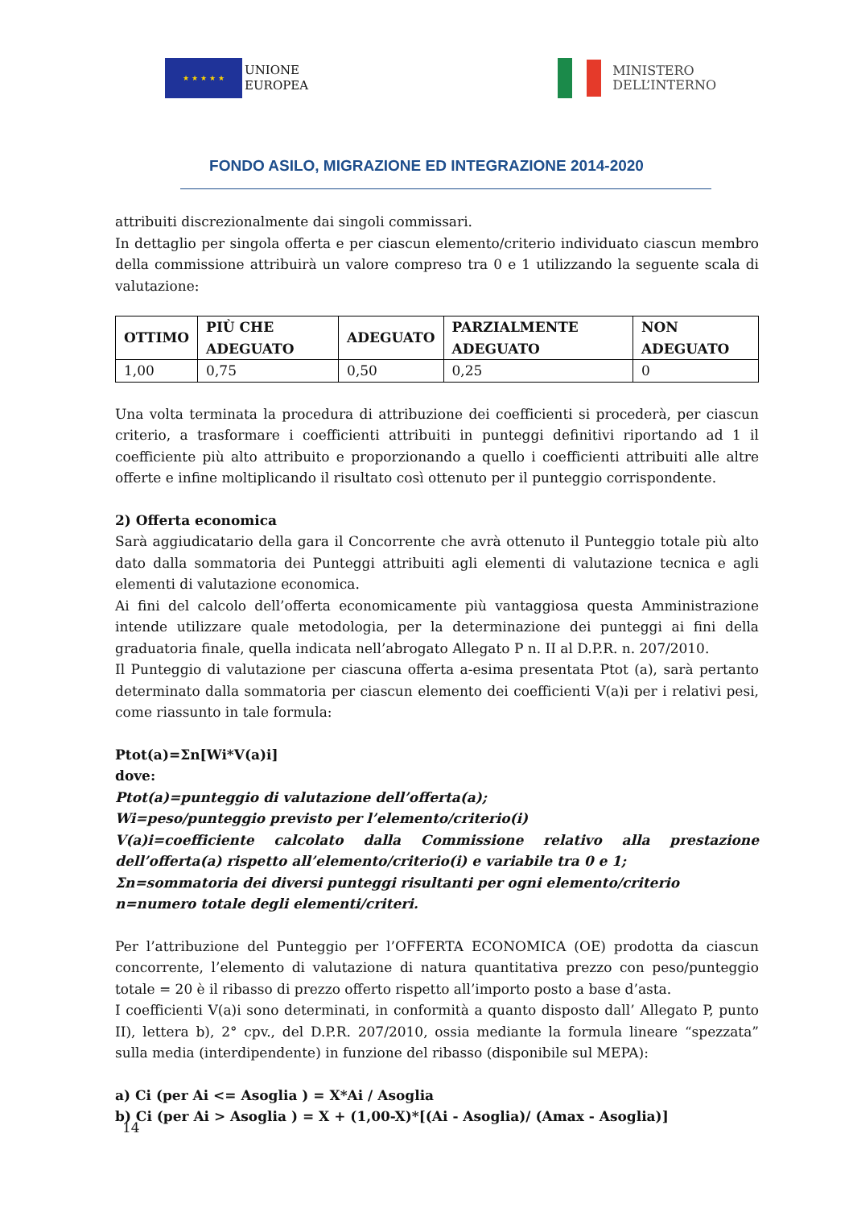★ ★ ★ ★ ★
UNIONE
EUROPEA
MINISTERO
DELL’INTERNO
FONDO ASILO, MIGRAZIONE ED INTEGRAZIONE 2014-2020
attribuiti discrezionalmente dai singoli commissari.
In dettaglio per singola offerta e per ciascun elemento/criterio individuato ciascun membro della commissione attribuirà un valore compreso tra 0 e 1 utilizzando la seguente scala di valutazione:
| OTTIMO | PIÙ CHE ADEGUATO | ADEGUATO | PARZIALMENTE ADEGUATO | NON ADEGUATO |
| --- | --- | --- | --- | --- |
| 1,00 | 0,75 | 0,50 | 0,25 | 0 |
Una volta terminata la procedura di attribuzione dei coefficienti si procederà, per ciascun criterio, a trasformare i coefficienti attribuiti in punteggi definitivi riportando ad 1 il coefficiente più alto attribuito e proporzionando a quello i coefficienti attribuiti alle altre offerte e infine moltiplicando il risultato così ottenuto per il punteggio corrispondente.
2) Offerta economica
Sarà aggiudicatario della gara il Concorrente che avrà ottenuto il Punteggio totale più alto dato dalla sommatoria dei Punteggi attribuiti agli elementi di valutazione tecnica e agli elementi di valutazione economica.
Ai fini del calcolo dell’offerta economicamente più vantaggiosa questa Amministrazione intende utilizzare quale metodologia, per la determinazione dei punteggi ai fini della graduatoria finale, quella indicata nell’abrogato Allegato P n. II al D.P.R. n. 207/2010.
Il Punteggio di valutazione per ciascuna offerta a-esima presentata Ptot (a), sarà pertanto determinato dalla sommatoria per ciascun elemento dei coefficienti V(a)i per i relativi pesi, come riassunto in tale formula:
Ptot(a)=Σn[Wi*V(a)i]
dove:
Ptot(a)=punteggio di valutazione dell’offerta(a);
Wi=peso/punteggio previsto per l’elemento/criterio(i)
V(a)i=coefficiente calcolato dalla Commissione relativo alla prestazione dell’offerta(a) rispetto all’elemento/criterio(i) e variabile tra 0 e 1;
Σn=sommatoria dei diversi punteggi risultanti per ogni elemento/criterio
n=numero totale degli elementi/criteri.
Per l’attribuzione del Punteggio per l’OFFERTA ECONOMICA (OE) prodotta da ciascun concorrente, l’elemento di valutazione di natura quantitativa prezzo con peso/punteggio totale = 20 è il ribasso di prezzo offerto rispetto all’importo posto a base d’asta.
I coefficienti V(a)i sono determinati, in conformità a quanto disposto dall’ Allegato P, punto II), lettera b), 2° cpv., del D.P.R. 207/2010, ossia mediante la formula lineare “spezzata” sulla media (interdipendente) in funzione del ribasso (disponibile sul MEPA):
a) Ci (per Ai <= Asoglia ) = X*Ai / Asoglia
b) Ci (per Ai > Asoglia ) = X + (1,00-X)*[(Ai - Asoglia)/ (Amax - Asoglia)]
14